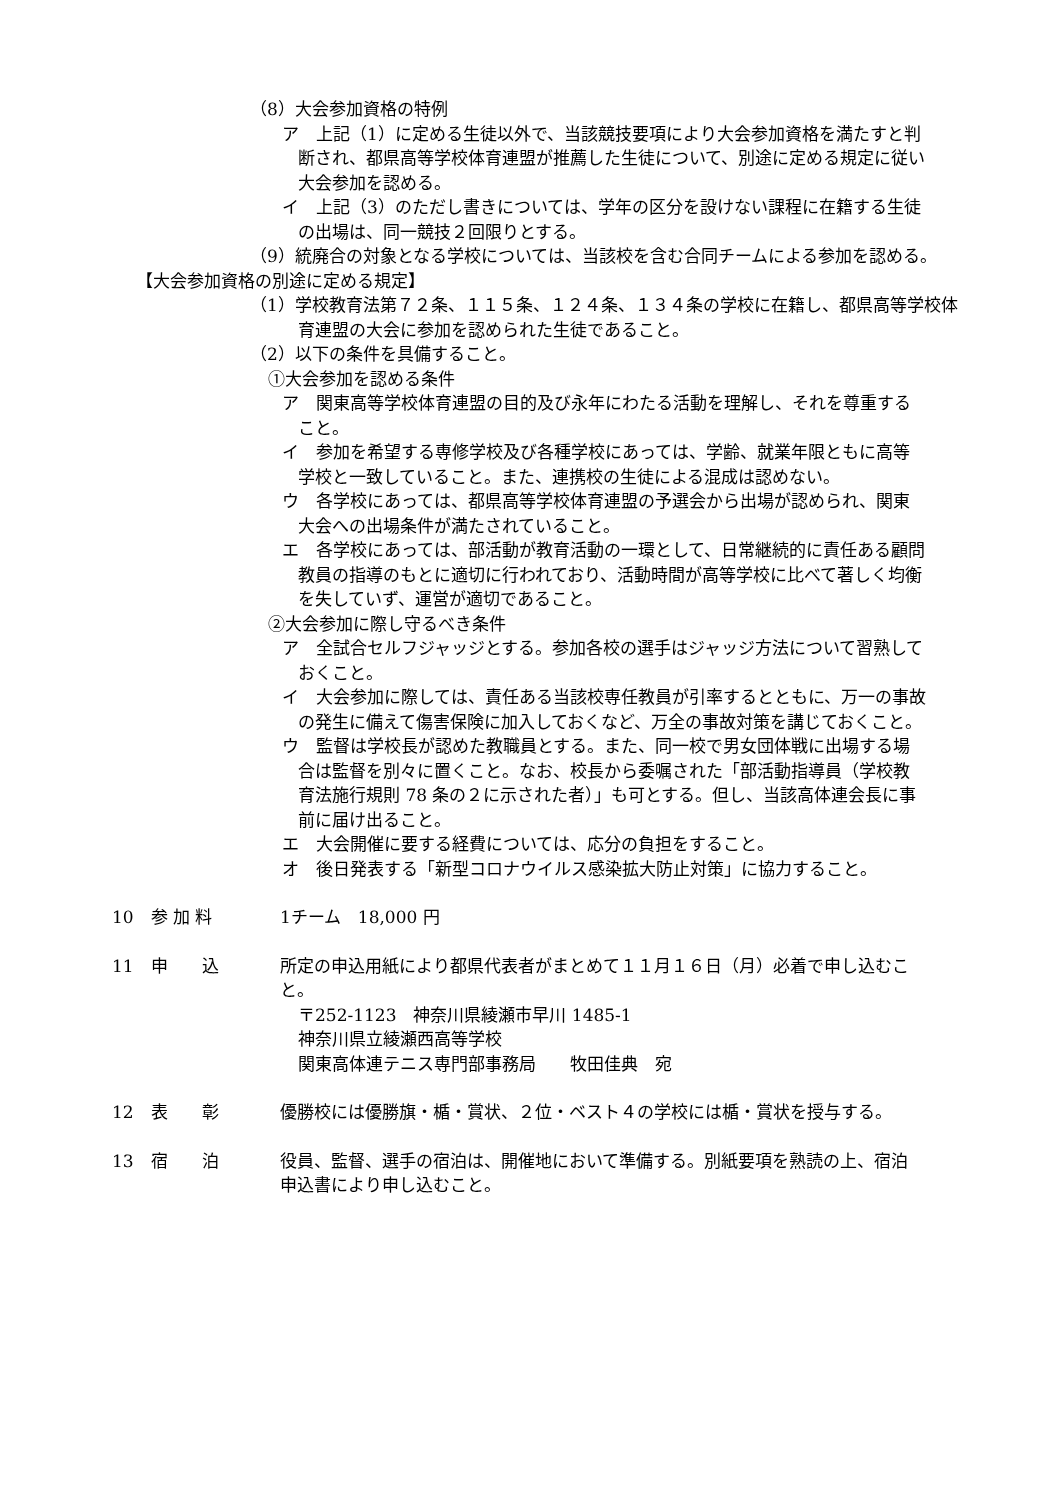（8）大会参加資格の特例
ア　上記（1）に定める生徒以外で、当該競技要項により大会参加資格を満たすと判断され、都県高等学校体育連盟が推薦した生徒について、別途に定める規定に従い大会参加を認める。
イ　上記（3）のただし書きについては、学年の区分を設けない課程に在籍する生徒の出場は、同一競技２回限りとする。
（9）統廃合の対象となる学校については、当該校を含む合同チームによる参加を認める。
【大会参加資格の別途に定める規定】
（1）学校教育法第７２条、１１５条、１２４条、１３４条の学校に在籍し、都県高等学校体育連盟の大会に参加を認められた生徒であること。
（2）以下の条件を具備すること。
①大会参加を認める条件
ア　関東高等学校体育連盟の目的及び永年にわたる活動を理解し、それを尊重すること。
イ　参加を希望する専修学校及び各種学校にあっては、学齢、就業年限ともに高等学校と一致していること。また、連携校の生徒による混成は認めない。
ウ　各学校にあっては、都県高等学校体育連盟の予選会から出場が認められ、関東大会への出場条件が満たされていること。
エ　各学校にあっては、部活動が教育活動の一環として、日常継続的に責任ある顧問教員の指導のもとに適切に行われており、活動時間が高等学校に比べて著しく均衡を失していず、運営が適切であること。
②大会参加に際し守るべき条件
ア　全試合セルフジャッジとする。参加各校の選手はジャッジ方法について習熟しておくこと。
イ　大会参加に際しては、責任ある当該校専任教員が引率するとともに、万一の事故の発生に備えて傷害保険に加入しておくなど、万全の事故対策を講じておくこと。
ウ　監督は学校長が認めた教職員とする。また、同一校で男女団体戦に出場する場合は監督を別々に置くこと。なお、校長から委嘱された「部活動指導員（学校教育法施行規則 78 条の２に示された者）」も可とする。但し、当該高体連会長に事前に届け出ること。
エ　大会開催に要する経費については、応分の負担をすること。
オ　後日発表する「新型コロナウイルス感染拡大防止対策」に協力すること。
10　参 加 料 1チーム　18,000 円
11　申　　込 所定の申込用紙により都県代表者がまとめて１１月１６日（月）必着で申し込むこと。
〒252-1123　神奈川県綾瀬市早川 1485-1
神奈川県立綾瀬西高等学校
関東高体連テニス専門部事務局　　牧田佳典　宛
12　表　　彰 優勝校には優勝旗・楯・賞状、２位・ベスト４の学校には楯・賞状を授与する。
13　宿　　泊 役員、監督、選手の宿泊は、開催地において準備する。別紙要項を熟読の上、宿泊申込書により申し込むこと。